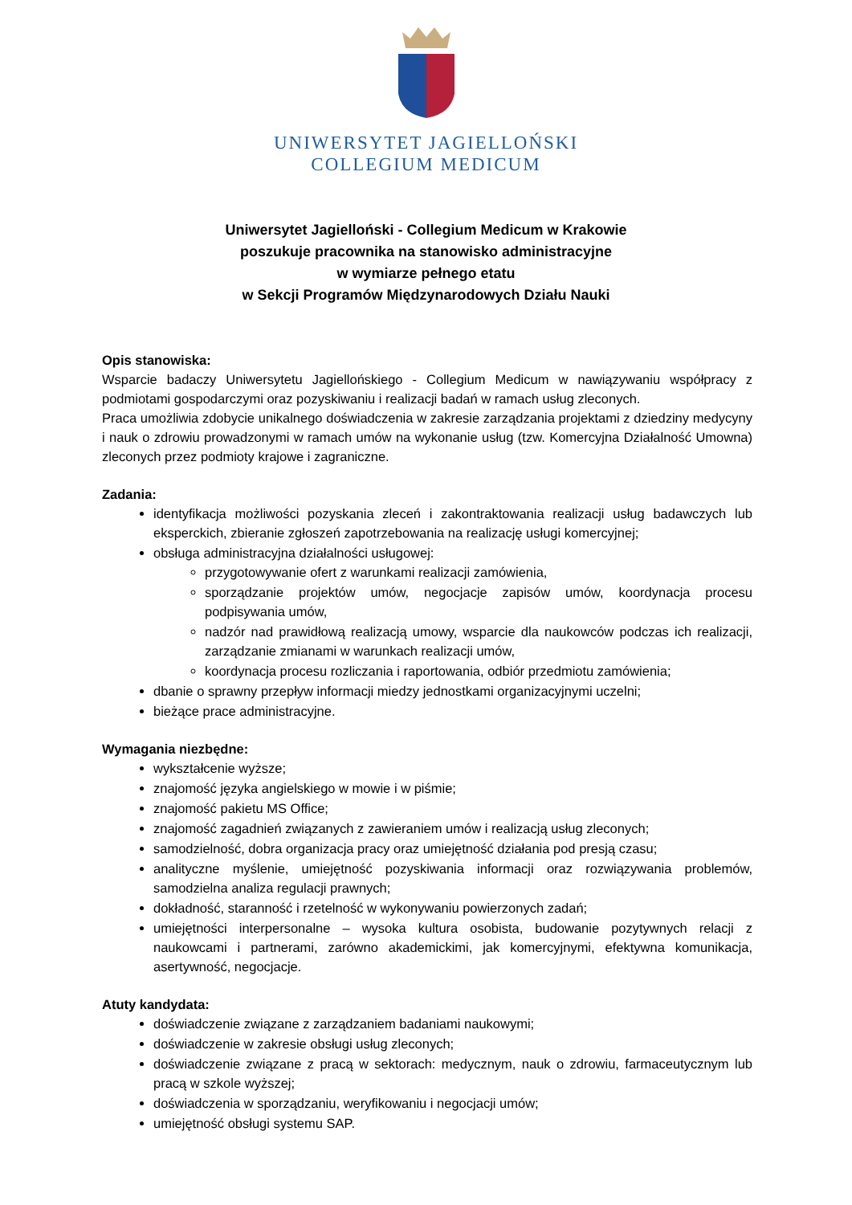UNIWERSYTET JAGIELLOŃSKI
COLLEGIUM MEDICUM
Uniwersytet Jagielloński - Collegium Medicum w Krakowie
poszukuje pracownika na stanowisko administracyjne
w wymiarze pełnego etatu
w Sekcji Programów Międzynarodowych Działu Nauki
Opis stanowiska:
Wsparcie badaczy Uniwersytetu Jagiellońskiego - Collegium Medicum w nawiązywaniu współpracy z podmiotami gospodarczymi oraz pozyskiwaniu i realizacji badań w ramach usług zleconych.
Praca umożliwia zdobycie unikalnego doświadczenia w zakresie zarządzania projektami z dziedziny medycyny i nauk o zdrowiu prowadzonymi w ramach umów na wykonanie usług (tzw. Komercyjna Działalność Umowna) zleconych przez podmioty krajowe i zagraniczne.
Zadania:
identyfikacja możliwości pozyskania zleceń i zakontraktowania realizacji usług badawczych lub eksperckich, zbieranie zgłoszeń zapotrzebowania na realizację usługi komercyjnej;
obsługa administracyjna działalności usługowej:
przygotowywanie ofert z warunkami realizacji zamówienia,
sporządzanie projektów umów, negocjacje zapisów umów, koordynacja procesu podpisywania umów,
nadzór nad prawidłową realizacją umowy, wsparcie dla naukowców podczas ich realizacji, zarządzanie zmianami w warunkach realizacji umów,
koordynacja procesu rozliczania i raportowania, odbiór przedmiotu zamówienia;
dbanie o sprawny przepływ informacji miedzy jednostkami organizacyjnymi uczelni;
bieżące prace administracyjne.
Wymagania niezbędne:
wykształcenie wyższe;
znajomość języka angielskiego w mowie i w piśmie;
znajomość pakietu MS Office;
znajomość zagadnień związanych z zawieraniem umów i realizacją usług zleconych;
samodzielność, dobra organizacja pracy oraz umiejętność działania pod presją czasu;
analityczne myślenie, umiejętność pozyskiwania informacji oraz rozwiązywania problemów, samodzielna analiza regulacji prawnych;
dokładność, staranność i rzetelność w wykonywaniu powierzonych zadań;
umiejętności interpersonalne – wysoka kultura osobista, budowanie pozytywnych relacji z naukowcami i partnerami, zarówno akademickimi, jak komercyjnymi, efektywna komunikacja, asertywność, negocjacje.
Atuty kandydata:
doświadczenie związane z zarządzaniem badaniami naukowymi;
doświadczenie w zakresie obsługi usług zleconych;
doświadczenie związane z pracą w sektorach: medycznym, nauk o zdrowiu, farmaceutycznym lub pracą w szkole wyższej;
doświadczenia w sporządzaniu, weryfikowaniu i negocjacji umów;
umiejętność obsługi systemu SAP.